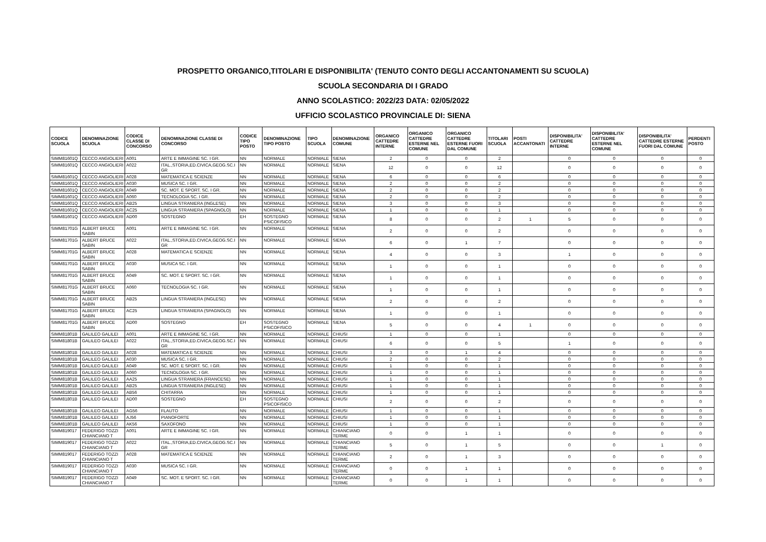PROSPETTO ORGANICO,TITOLARI E DISPONIBILITA' (TENUTO CONTO DEGLI ACCANTONAMENTI SU SCUOLA)
SCUOLA SECONDARIA DI I GRADO
ANNO SCOLASTICO: 2022/23 DATA: 02/05/2022
UFFICIO SCOLASTICO PROVINCIALE DI: SIENA
| CODICE SCUOLA | DENOMINAZIONE SCUOLA | CODICE CLASSE DI CONCORSO | DENOMINAZIONE CLASSE DI CONCORSO | CODICE TIPO POSTO | DENOMINAZIONE TIPO POSTO | TIPO SCUOLA | DENOMINAZIONE COMUNE | ORGANICO CATTEDRE INTERNE | ORGANICO CATTEDRE ESTERNE NEL COMUNE | ORGANICO CATTEDRE ESTERNE FUORI DAL COMUNE | TITOLARI SCUOLA | POSTI ACCANTONATI | DISPONIBILITA' CATTEDRE INTERNE | DISPONIBILITA' CATTEDRE ESTERNE NEL COMUNE | DISPONIBILITA' CATTEDRE ESTERNE FUORI DAL COMUNE | PERDENTI POSTO |
| --- | --- | --- | --- | --- | --- | --- | --- | --- | --- | --- | --- | --- | --- | --- | --- | --- |
| SIMM81601Q | CECCO ANGIOLIERI | A001 | ARTE E IMMAGINE SC. I GR. | NN | NORMALE | NORMALE | SIENA | 2 | 0 | 0 | 2 | | 0 | 0 | 0 | 0 |
| SIMM81601Q | CECCO ANGIOLIERI | A022 | ITAL.,STORIA,ED.CIVICA,GEOG.SC.I GR | NN | NORMALE | NORMALE | SIENA | 12 | 0 | 0 | 12 | | 0 | 0 | 0 | 0 |
| SIMM81601Q | CECCO ANGIOLIERI | A028 | MATEMATICA E SCIENZE | NN | NORMALE | NORMALE | SIENA | 6 | 0 | 0 | 6 | | 0 | 0 | 0 | 0 |
| SIMM81601Q | CECCO ANGIOLIERI | A030 | MUSICA SC. I GR. | NN | NORMALE | NORMALE | SIENA | 2 | 0 | 0 | 2 | | 0 | 0 | 0 | 0 |
| SIMM81601Q | CECCO ANGIOLIERI | A049 | SC. MOT. E SPORT. SC. I GR. | NN | NORMALE | NORMALE | SIENA | 2 | 0 | 0 | 2 | | 0 | 0 | 0 | 0 |
| SIMM81601Q | CECCO ANGIOLIERI | A060 | TECNOLOGIA SC. I GR. | NN | NORMALE | NORMALE | SIENA | 2 | 0 | 0 | 2 | | 0 | 0 | 0 | 0 |
| SIMM81601Q | CECCO ANGIOLIERI | AB25 | LINGUA STRANIERA (INGLESE) | NN | NORMALE | NORMALE | SIENA | 3 | 0 | 0 | 3 | | 0 | 0 | 0 | 0 |
| SIMM81601Q | CECCO ANGIOLIERI | AC25 | LINGUA STRANIERA (SPAGNOLO) | NN | NORMALE | NORMALE | SIENA | 1 | 0 | 0 | 1 | | 0 | 0 | 0 | 0 |
| SIMM81601Q | CECCO ANGIOLIERI | AD00 | SOSTEGNO | EH | SOSTEGNO PSICOFISICO | NORMALE | SIENA | 8 | 0 | 0 | 2 | 1 | 5 | 0 | 0 | 0 |
| SIMM81701G | ALBERT BRUCE SABIN | A001 | ARTE E IMMAGINE SC. I GR. | NN | NORMALE | NORMALE | SIENA | 2 | 0 | 0 | 2 | | 0 | 0 | 0 | 0 |
| SIMM81701G | ALBERT BRUCE SABIN | A022 | ITAL.,STORIA,ED.CIVICA,GEOG.SC.I GR | NN | NORMALE | NORMALE | SIENA | 6 | 0 | 1 | 7 | | 0 | 0 | 0 | 0 |
| SIMM81701G | ALBERT BRUCE SABIN | A028 | MATEMATICA E SCIENZE | NN | NORMALE | NORMALE | SIENA | 4 | 0 | 0 | 3 | | 1 | 0 | 0 | 0 |
| SIMM81701G | ALBERT BRUCE SABIN | A030 | MUSICA SC. I GR. | NN | NORMALE | NORMALE | SIENA | 1 | 0 | 0 | 1 | | 0 | 0 | 0 | 0 |
| SIMM81701G | ALBERT BRUCE SABIN | A049 | SC. MOT. E SPORT. SC. I GR. | NN | NORMALE | NORMALE | SIENA | 1 | 0 | 0 | 1 | | 0 | 0 | 0 | 0 |
| SIMM81701G | ALBERT BRUCE SABIN | A060 | TECNOLOGIA SC. I GR. | NN | NORMALE | NORMALE | SIENA | 1 | 0 | 0 | 1 | | 0 | 0 | 0 | 0 |
| SIMM81701G | ALBERT BRUCE SABIN | AB25 | LINGUA STRANIERA (INGLESE) | NN | NORMALE | NORMALE | SIENA | 2 | 0 | 0 | 2 | | 0 | 0 | 0 | 0 |
| SIMM81701G | ALBERT BRUCE SABIN | AC25 | LINGUA STRANIERA (SPAGNOLO) | NN | NORMALE | NORMALE | SIENA | 1 | 0 | 0 | 1 | | 0 | 0 | 0 | 0 |
| SIMM81701G | ALBERT BRUCE SABIN | AD00 | SOSTEGNO | EH | SOSTEGNO PSICOFISICO | NORMALE | SIENA | 5 | 0 | 0 | 4 | 1 | 0 | 0 | 0 | 0 |
| SIMM81801B | GALILEO GALILEI | A001 | ARTE E IMMAGINE SC. I GR. | NN | NORMALE | NORMALE | CHIUSI | 1 | 0 | 0 | 1 | | 0 | 0 | 0 | 0 |
| SIMM81801B | GALILEO GALILEI | A022 | ITAL.,STORIA,ED.CIVICA,GEOG.SC.I GR | NN | NORMALE | NORMALE | CHIUSI | 6 | 0 | 0 | 5 | | 1 | 0 | 0 | 0 |
| SIMM81801B | GALILEO GALILEI | A028 | MATEMATICA E SCIENZE | NN | NORMALE | NORMALE | CHIUSI | 3 | 0 | 1 | 4 | | 0 | 0 | 0 | 0 |
| SIMM81801B | GALILEO GALILEI | A030 | MUSICA SC. I GR. | NN | NORMALE | NORMALE | CHIUSI | 2 | 0 | 0 | 2 | | 0 | 0 | 0 | 0 |
| SIMM81801B | GALILEO GALILEI | A049 | SC. MOT. E SPORT. SC. I GR. | NN | NORMALE | NORMALE | CHIUSI | 1 | 0 | 0 | 1 | | 0 | 0 | 0 | 0 |
| SIMM81801B | GALILEO GALILEI | A060 | TECNOLOGIA SC. I GR. | NN | NORMALE | NORMALE | CHIUSI | 1 | 0 | 0 | 1 | | 0 | 0 | 0 | 0 |
| SIMM81801B | GALILEO GALILEI | AA25 | LINGUA STRANIERA (FRANCESE) | NN | NORMALE | NORMALE | CHIUSI | 1 | 0 | 0 | 1 | | 0 | 0 | 0 | 0 |
| SIMM81801B | GALILEO GALILEI | AB25 | LINGUA STRANIERA (INGLESE) | NN | NORMALE | NORMALE | CHIUSI | 1 | 0 | 0 | 1 | | 0 | 0 | 0 | 0 |
| SIMM81801B | GALILEO GALILEI | AB56 | CHITARRA | NN | NORMALE | NORMALE | CHIUSI | 1 | 0 | 0 | 1 | | 0 | 0 | 0 | 0 |
| SIMM81801B | GALILEO GALILEI | AD00 | SOSTEGNO | EH | SOSTEGNO PSICOFISICO | NORMALE | CHIUSI | 2 | 0 | 0 | 2 | | 0 | 0 | 0 | 0 |
| SIMM81801B | GALILEO GALILEI | AG56 | FLAUTO | NN | NORMALE | NORMALE | CHIUSI | 1 | 0 | 0 | 1 | | 0 | 0 | 0 | 0 |
| SIMM81801B | GALILEO GALILEI | AJ56 | PIANOFORTE | NN | NORMALE | NORMALE | CHIUSI | 1 | 0 | 0 | 1 | | 0 | 0 | 0 | 0 |
| SIMM81801B | GALILEO GALILEI | AK56 | SAXOFONO | NN | NORMALE | NORMALE | CHIUSI | 1 | 0 | 0 | 1 | | 0 | 0 | 0 | 0 |
| SIMM819017 | FEDERIGO TOZZI CHIANCIANO T | A001 | ARTE E IMMAGINE SC. I GR. | NN | NORMALE | NORMALE | CHIANCIANO TERME | 0 | 0 | 1 | 1 | | 0 | 0 | 0 | 0 |
| SIMM819017 | FEDERIGO TOZZI CHIANCIANO T | A022 | ITAL.,STORIA,ED.CIVICA,GEOG.SC.I GR | NN | NORMALE | NORMALE | CHIANCIANO TERME | 5 | 0 | 1 | 5 | | 0 | 0 | 1 | 0 |
| SIMM819017 | FEDERIGO TOZZI CHIANCIANO T | A028 | MATEMATICA E SCIENZE | NN | NORMALE | NORMALE | CHIANCIANO TERME | 2 | 0 | 1 | 3 | | 0 | 0 | 0 | 0 |
| SIMM819017 | FEDERIGO TOZZI CHIANCIANO T | A030 | MUSICA SC. I GR. | NN | NORMALE | NORMALE | CHIANCIANO TERME | 0 | 0 | 1 | 1 | | 0 | 0 | 0 | 0 |
| SIMM819017 | FEDERIGO TOZZI CHIANCIANO T | A049 | SC. MOT. E SPORT. SC. I GR. | NN | NORMALE | NORMALE | CHIANCIANO TERME | 0 | 0 | 1 | 1 | | 0 | 0 | 0 | 0 |